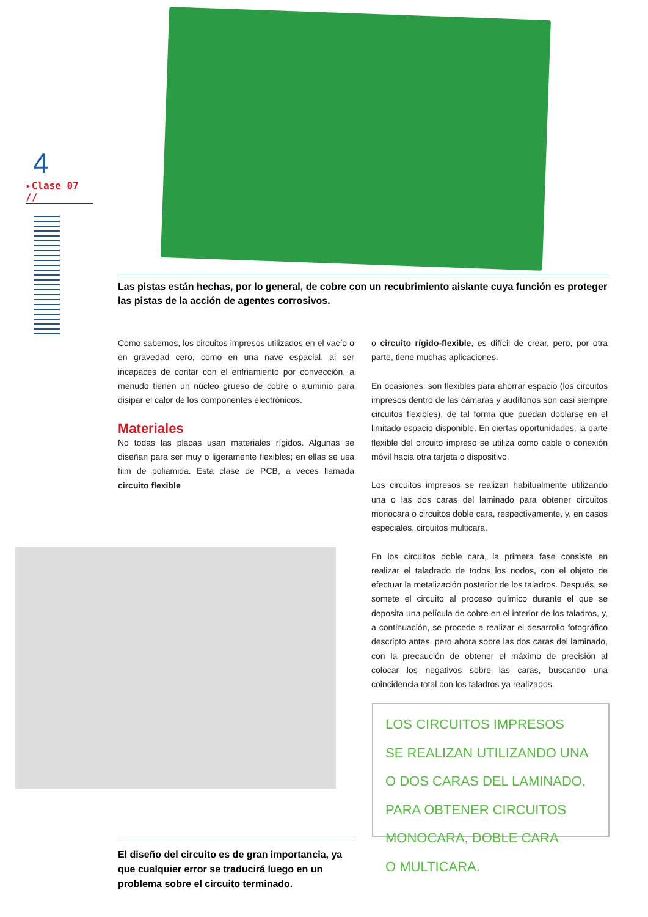4
▸Clase 07 //
Las pistas están hechas, por lo general, de cobre con un recubrimiento aislante cuya función es proteger las pistas de la acción de agentes corrosivos.
Como sabemos, los circuitos impresos utilizados en el vacío o en gravedad cero, como en una nave espacial, al ser incapaces de contar con el enfriamiento por convección, a menudo tienen un núcleo grueso de cobre o aluminio para disipar el calor de los componentes electrónicos.
Materiales
No todas las placas usan materiales rígidos. Algunas se diseñan para ser muy o ligeramente flexibles; en ellas se usa film de poliamida. Esta clase de PCB, a veces llamada circuito flexible
o circuito rígido-flexible, es difícil de crear, pero, por otra parte, tiene muchas aplicaciones.
En ocasiones, son flexibles para ahorrar espacio (los circuitos impresos dentro de las cámaras y audífonos son casi siempre circuitos flexibles), de tal forma que puedan doblarse en el limitado espacio disponible. En ciertas oportunidades, la parte flexible del circuito impreso se utiliza como cable o conexión móvil hacia otra tarjeta o dispositivo.
Los circuitos impresos se realizan habitualmente utilizando una o las dos caras del laminado para obtener circuitos monocara o circuitos doble cara, respectivamente, y, en casos especiales, circuitos multicara.
En los circuitos doble cara, la primera fase consiste en realizar el taladrado de todos los nodos, con el objeto de efectuar la metalización posterior de los taladros. Después, se somete el circuito al proceso químico durante el que se deposita una película de cobre en el interior de los taladros, y, a continuación, se procede a realizar el desarrollo fotográfico descripto antes, pero ahora sobre las dos caras del laminado, con la precaución de obtener el máximo de precisión al colocar los negativos sobre las caras, buscando una coincidencia total con los taladros ya realizados.
El diseño del circuito es de gran importancia, ya que cualquier error se traducirá luego en un problema sobre el circuito terminado.
LOS CIRCUITOS IMPRESOS
SE REALIZAN UTILIZANDO UNA
O DOS CARAS DEL LAMINADO,
PARA OBTENER CIRCUITOS
MONOCARA, DOBLE CARA
O MULTICARA.